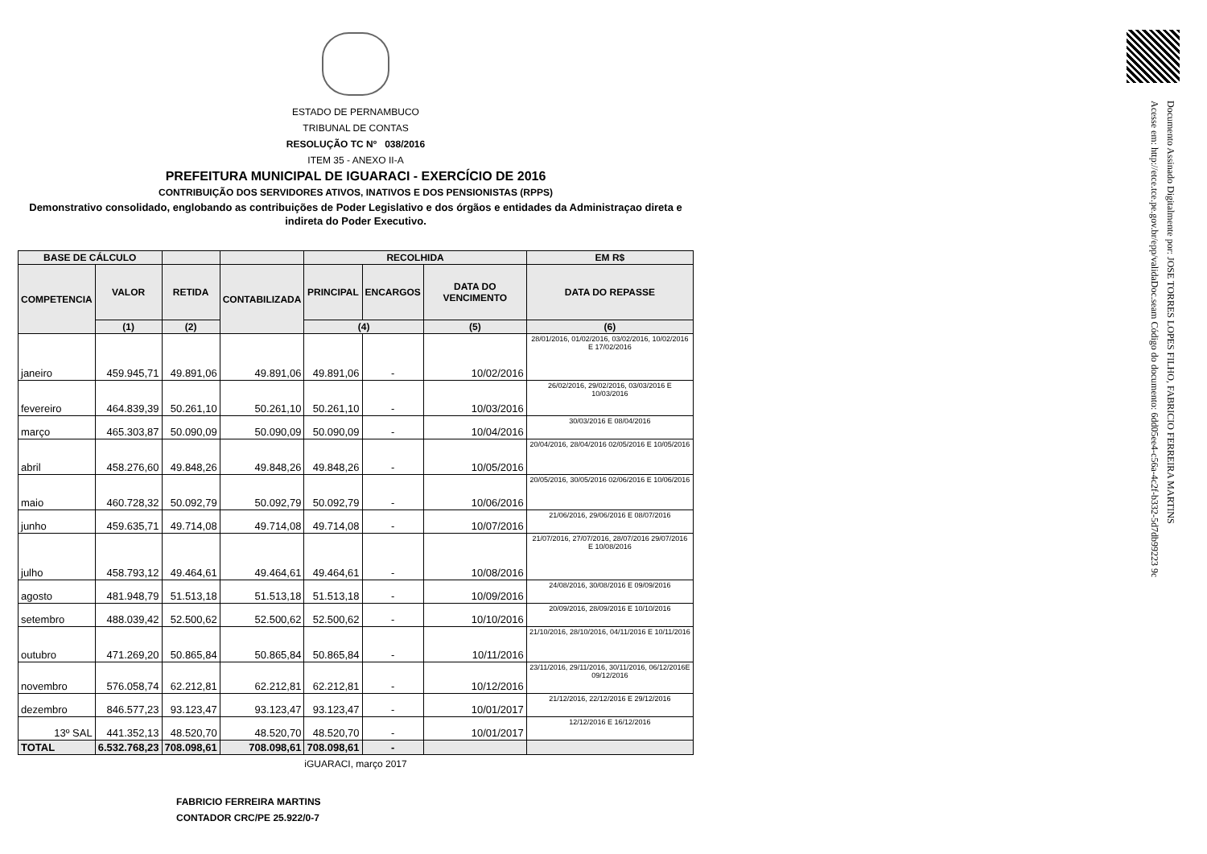Documento Assinado Digitalmente por: JOSE TORRES LOPES FILHO, FABRICIO FERREIRA MARTINS
Acesse em: http://etce.tce.pe.gov.br/epp/validaDoc.seam Código do documento: 6dd05ee4-c56a-4c2f-b332-5d7db99223 9c
ESTADO DE PERNAMBUCO
TRIBUNAL DE CONTAS
RESOLUÇÃO TC Nº 038/2016
ITEM 35 - ANEXO II-A
PREFEITURA MUNICIPAL DE IGUARACI - EXERCÍCIO DE 2016
CONTRIBUIÇÃO DOS SERVIDORES ATIVOS, INATIVOS E DOS PENSIONISTAS (RPPS)
Demonstrativo consolidado, englobando as contribuições de Poder Legislativo e dos órgãos e entidades da Administraçao direta e indireta do Poder Executivo.
| BASE DE CÁLCULO | | | | RECOLHIDA | | | EM R$ |
| --- | --- | --- | --- | --- | --- | --- | --- |
| COMPETENCIA | VALOR | RETIDA | CONTABILIZADA | PRINCIPAL | ENCARGOS | DATA DO VENCIMENTO | DATA DO REPASSE |
| | (1) | (2) | | (4) | | (5) | (6) |
| janeiro | 459.945,71 | 49.891,06 | 49.891,06 | 49.891,06 | - | 10/02/2016 | 28/01/2016, 01/02/2016, 03/02/2016, 10/02/2016 E 17/02/2016 |
| fevereiro | 464.839,39 | 50.261,10 | 50.261,10 | 50.261,10 | - | 10/03/2016 | 26/02/2016, 29/02/2016, 03/03/2016 E 10/03/2016 |
| março | 465.303,87 | 50.090,09 | 50.090,09 | 50.090,09 | - | 10/04/2016 | 30/03/2016 E 08/04/2016 |
| abril | 458.276,60 | 49.848,26 | 49.848,26 | 49.848,26 | - | 10/05/2016 | 20/04/2016, 28/04/2016 02/05/2016 E 10/05/2016 |
| maio | 460.728,32 | 50.092,79 | 50.092,79 | 50.092,79 | - | 10/06/2016 | 20/05/2016, 30/05/2016 02/06/2016 E 10/06/2016 |
| junho | 459.635,71 | 49.714,08 | 49.714,08 | 49.714,08 | - | 10/07/2016 | 21/06/2016, 29/06/2016 E 08/07/2016 |
| julho | 458.793,12 | 49.464,61 | 49.464,61 | 49.464,61 | - | 10/08/2016 | 21/07/2016, 27/07/2016, 28/07/2016 29/07/2016 E 10/08/2016 |
| agosto | 481.948,79 | 51.513,18 | 51.513,18 | 51.513,18 | - | 10/09/2016 | 24/08/2016, 30/08/2016 E 09/09/2016 |
| setembro | 488.039,42 | 52.500,62 | 52.500,62 | 52.500,62 | - | 10/10/2016 | 20/09/2016, 28/09/2016 E 10/10/2016 |
| outubro | 471.269,20 | 50.865,84 | 50.865,84 | 50.865,84 | - | 10/11/2016 | 21/10/2016, 28/10/2016, 04/11/2016 E 10/11/2016 |
| novembro | 576.058,74 | 62.212,81 | 62.212,81 | 62.212,81 | - | 10/12/2016 | 23/11/2016, 29/11/2016, 30/11/2016, 06/12/2016E 09/12/2016 |
| dezembro | 846.577,23 | 93.123,47 | 93.123,47 | 93.123,47 | - | 10/01/2017 | 21/12/2016, 22/12/2016 E 29/12/2016 |
| 13º SAL | 441.352,13 | 48.520,70 | 48.520,70 | 48.520,70 | - | 10/01/2017 | 12/12/2016 E 16/12/2016 |
| TOTAL | 6.532.768,23 | 708.098,61 | 708.098,61 | 708.098,61 | - | | |
iGUARACI, março 2017
FABRICIO FERREIRA MARTINS
CONTADOR CRC/PE 25.922/0-7